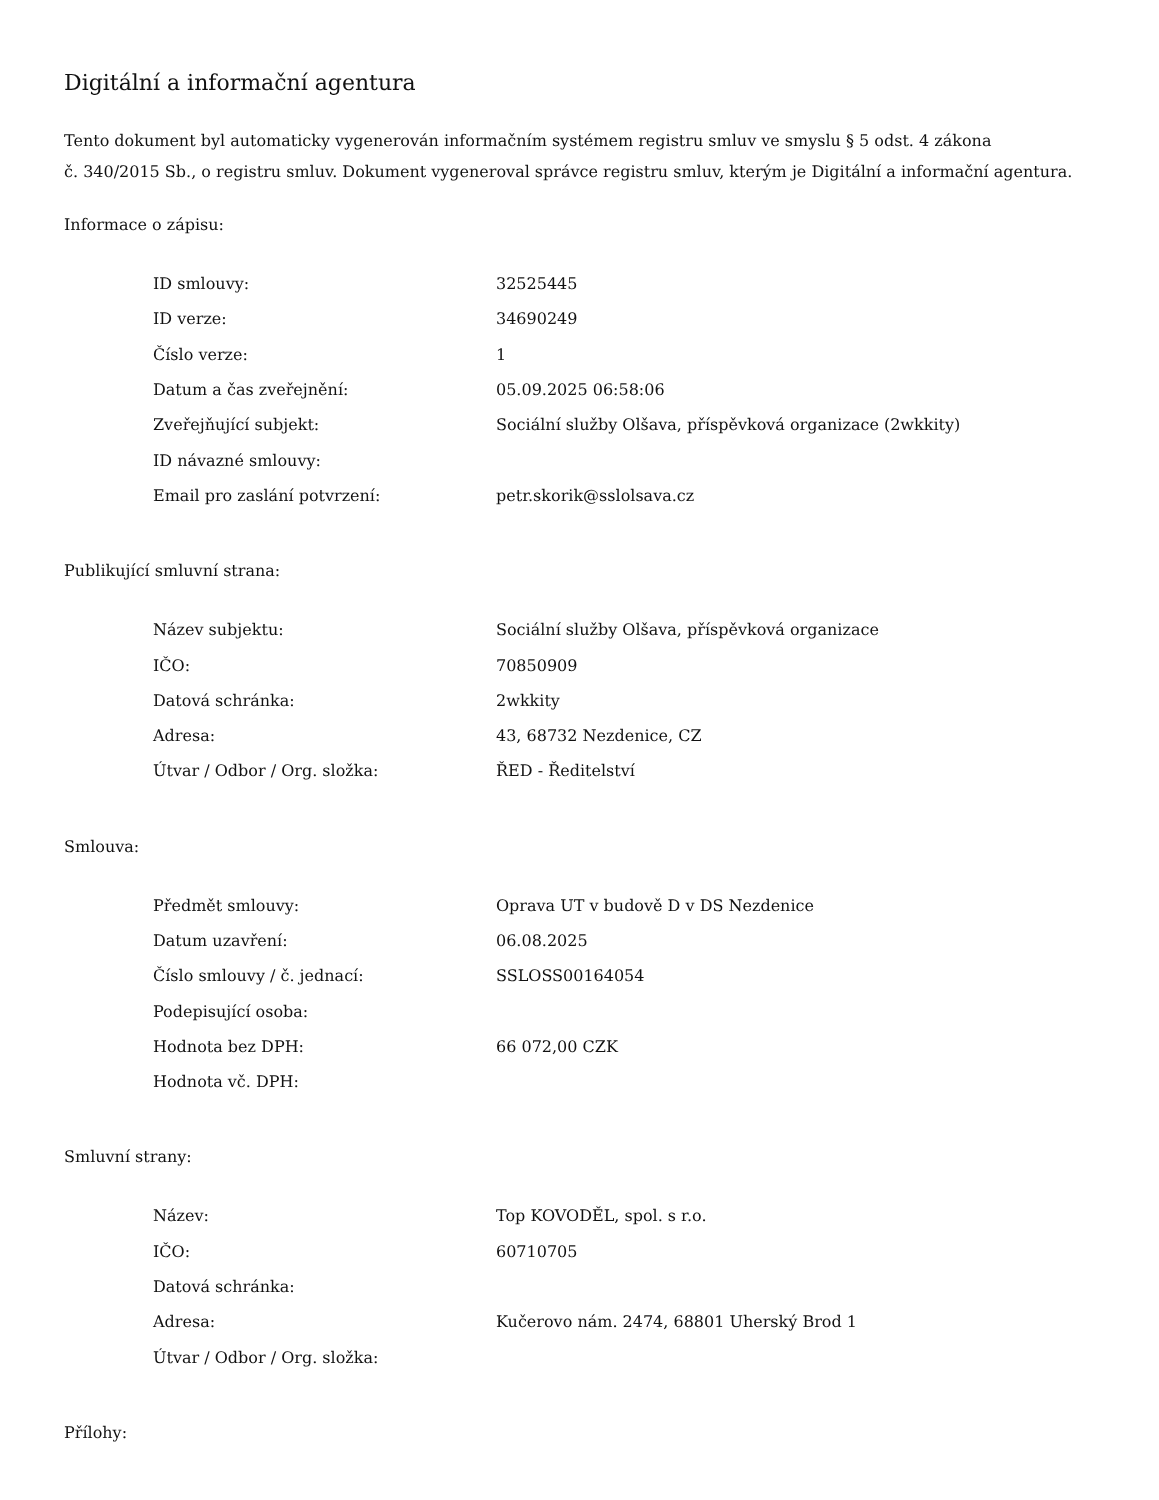Digitální a informační agentura
Tento dokument byl automaticky vygenerován informačním systémem registru smluv ve smyslu § 5 odst. 4 zákona
č. 340/2015 Sb., o registru smluv. Dokument vygeneroval správce registru smluv, kterým je Digitální a informační agentura.
Informace o zápisu:
| ID smlouvy: | 32525445 |
| ID verze: | 34690249 |
| Číslo verze: | 1 |
| Datum a čas zveřejnění: | 05.09.2025 06:58:06 |
| Zveřejňující subjekt: | Sociální služby Olšava, příspěvková organizace (2wkkity) |
| ID návazné smlouvy: | |
| Email pro zaslání potvrzení: | petr.skorik@sslolsava.cz |
Publikující smluvní strana:
| Název subjektu: | Sociální služby Olšava, příspěvková organizace |
| IČO: | 70850909 |
| Datová schránka: | 2wkkity |
| Adresa: | 43, 68732 Nezdenice, CZ |
| Útvar / Odbor / Org. složka: | ŘED - Ředitelství |
Smlouva:
| Předmět smlouvy: | Oprava UT v budově D v DS Nezdenice |
| Datum uzavření: | 06.08.2025 |
| Číslo smlouvy / č. jednací: | SSLOSS00164054 |
| Podepisující osoba: | |
| Hodnota bez DPH: | 66 072,00 CZK |
| Hodnota vč. DPH: | |
Smluvní strany:
| Název: | Top KOVODĚL, spol. s r.o. |
| IČO: | 60710705 |
| Datová schránka: | |
| Adresa: | Kučerovo nám. 2474, 68801 Uherský Brod 1 |
| Útvar / Odbor / Org. složka: | |
Přílohy: